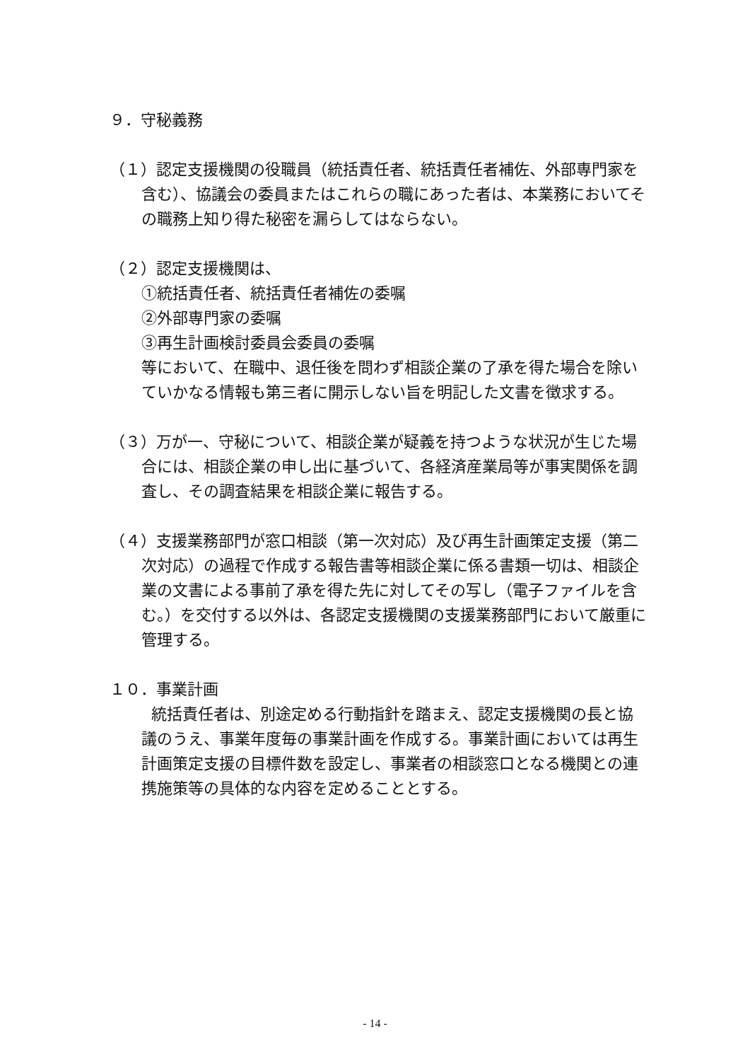９．守秘義務
（１）認定支援機関の役職員（統括責任者、統括責任者補佐、外部専門家を含む）、協議会の委員またはこれらの職にあった者は、本業務においてその職務上知り得た秘密を漏らしてはならない。
（２）認定支援機関は、
①統括責任者、統括責任者補佐の委嘱
②外部専門家の委嘱
③再生計画検討委員会委員の委嘱
等において、在職中、退任後を問わず相談企業の了承を得た場合を除いていかなる情報も第三者に開示しない旨を明記した文書を徴求する。
（３）万が一、守秘について、相談企業が疑義を持つような状況が生じた場合には、相談企業の申し出に基づいて、各経済産業局等が事実関係を調査し、その調査結果を相談企業に報告する。
（４）支援業務部門が窓口相談（第一次対応）及び再生計画策定支援（第二次対応）の過程で作成する報告書等相談企業に係る書類一切は、相談企業の文書による事前了承を得た先に対してその写し（電子ファイルを含む。）を交付する以外は、各認定支援機関の支援業務部門において厳重に管理する。
１０．事業計画
統括責任者は、別途定める行動指針を踏まえ、認定支援機関の長と協議のうえ、事業年度毎の事業計画を作成する。事業計画においては再生計画策定支援の目標件数を設定し、事業者の相談窓口となる機関との連携施策等の具体的な内容を定めることとする。
- 14 -